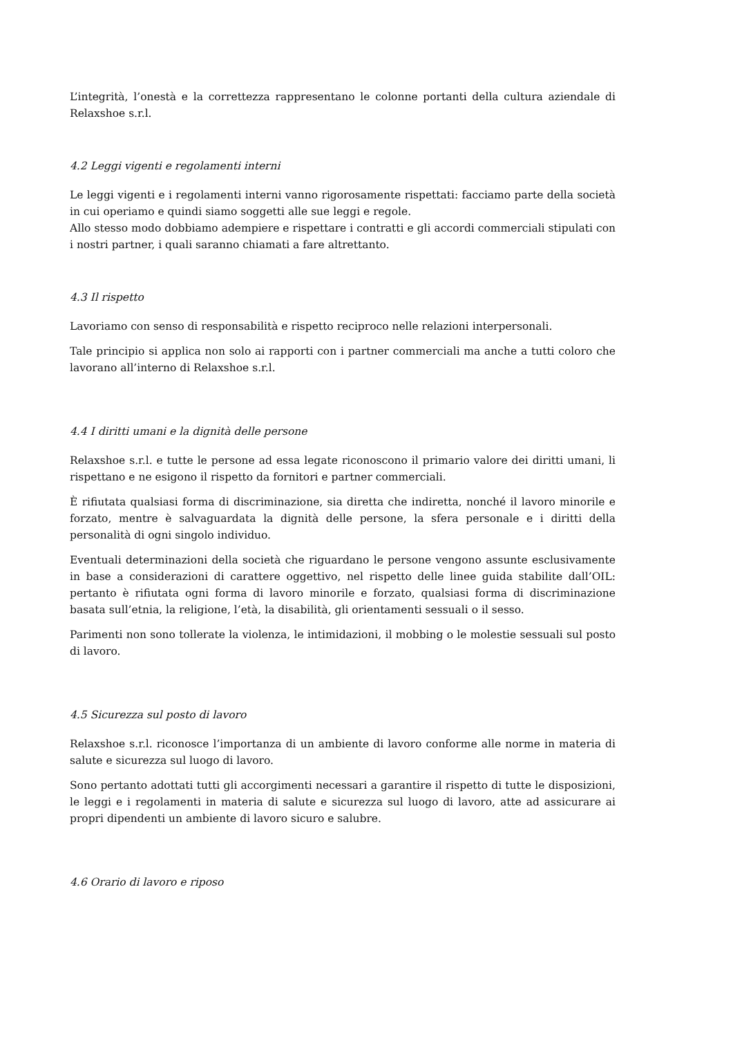L’integrità, l’onestà e la correttezza rappresentano le colonne portanti della cultura aziendale di Relaxshoe s.r.l.
4.2 Leggi vigenti e regolamenti interni
Le leggi vigenti e i regolamenti interni vanno rigorosamente rispettati: facciamo parte della società in cui operiamo e quindi siamo soggetti alle sue leggi e regole.
Allo stesso modo dobbiamo adempiere e rispettare i contratti e gli accordi commerciali stipulati con i nostri partner, i quali saranno chiamati a fare altrettanto.
4.3 Il rispetto
Lavoriamo con senso di responsabilità e rispetto reciproco nelle relazioni interpersonali.
Tale principio si applica non solo ai rapporti con i partner commerciali ma anche a tutti coloro che lavorano all’interno di Relaxshoe s.r.l.
4.4 I diritti umani e la dignità delle persone
Relaxshoe s.r.l. e tutte le persone ad essa legate riconoscono il primario valore dei diritti umani, li rispettano e ne esigono il rispetto da fornitori e partner commerciali.
È rifiutata qualsiasi forma di discriminazione, sia diretta che indiretta, nonché il lavoro minorile e forzato, mentre è salvaguardata la dignità delle persone, la sfera personale e i diritti della personalità di ogni singolo individuo.
Eventuali determinazioni della società che riguardano le persone vengono assunte esclusivamente in base a considerazioni di carattere oggettivo, nel rispetto delle linee guida stabilite dall’OIL: pertanto è rifiutata ogni forma di lavoro minorile e forzato, qualsiasi forma di discriminazione basata sull’etnia, la religione, l’età, la disabilità, gli orientamenti sessuali o il sesso.
Parimenti non sono tollerate la violenza, le intimidazioni, il mobbing o le molestie sessuali sul posto di lavoro.
4.5 Sicurezza sul posto di lavoro
Relaxshoe s.r.l. riconosce l’importanza di un ambiente di lavoro conforme alle norme in materia di salute e sicurezza sul luogo di lavoro.
Sono pertanto adottati tutti gli accorgimenti necessari a garantire il rispetto di tutte le disposizioni, le leggi e i regolamenti in materia di salute e sicurezza sul luogo di lavoro, atte ad assicurare ai propri dipendenti un ambiente di lavoro sicuro e salubre.
4.6 Orario di lavoro e riposo